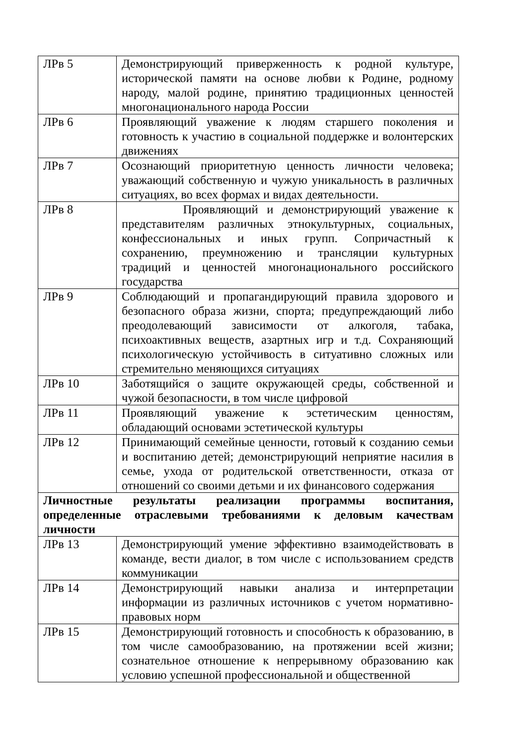| ЛРв 5 | Демонстрирующий приверженность к родной культуре, исторической памяти на основе любви к Родине, родному народу, малой родине, принятию традиционных ценностей многонационального народа России |
| ЛРв 6 | Проявляющий уважение к людям старшего поколения и готовность к участию в социальной поддержке и волонтерских движениях |
| ЛРв 7 | Осознающий приоритетную ценность личности человека; уважающий собственную и чужую уникальность в различных ситуациях, во всех формах и видах деятельности. |
| ЛРв 8 | Проявляющий и демонстрирующий уважение к представителям различных этнокультурных, социальных, конфессиональных и иных групп. Сопричастный к сохранению, преумножению и трансляции культурных традиций и ценностей многонационального российского государства |
| ЛРв 9 | Соблюдающий и пропагандирующий правила здорового и безопасного образа жизни, спорта; предупреждающий либо преодолевающий зависимости от алкоголя, табака, психоактивных веществ, азартных игр и т.д. Сохраняющий психологическую устойчивость в ситуативно сложных или стремительно меняющихся ситуациях |
| ЛРв 10 | Заботящийся о защите окружающей среды, собственной и чужой безопасности, в том числе цифровой |
| ЛРв 11 | Проявляющий уважение к эстетическим ценностям, обладающий основами эстетической культуры |
| ЛРв 12 | Принимающий семейные ценности, готовый к созданию семьи и воспитанию детей; демонстрирующий неприятие насилия в семье, ухода от родительской ответственности, отказа от отношений со своими детьми и их финансового содержания |
| Личностные результаты реализации программы воспитания, определенные отраслевыми требованиями к деловым качествам личности | |
| ЛРв 13 | Демонстрирующий умение эффективно взаимодействовать в команде, вести диалог, в том числе с использованием средств коммуникации |
| ЛРв 14 | Демонстрирующий навыки анализа и интерпретации информации из различных источников с учетом нормативно-правовых норм |
| ЛРв 15 | Демонстрирующий готовность и способность к образованию, в том числе самообразованию, на протяжении всей жизни; сознательное отношение к непрерывному образованию как условию успешной профессиональной и общественной |